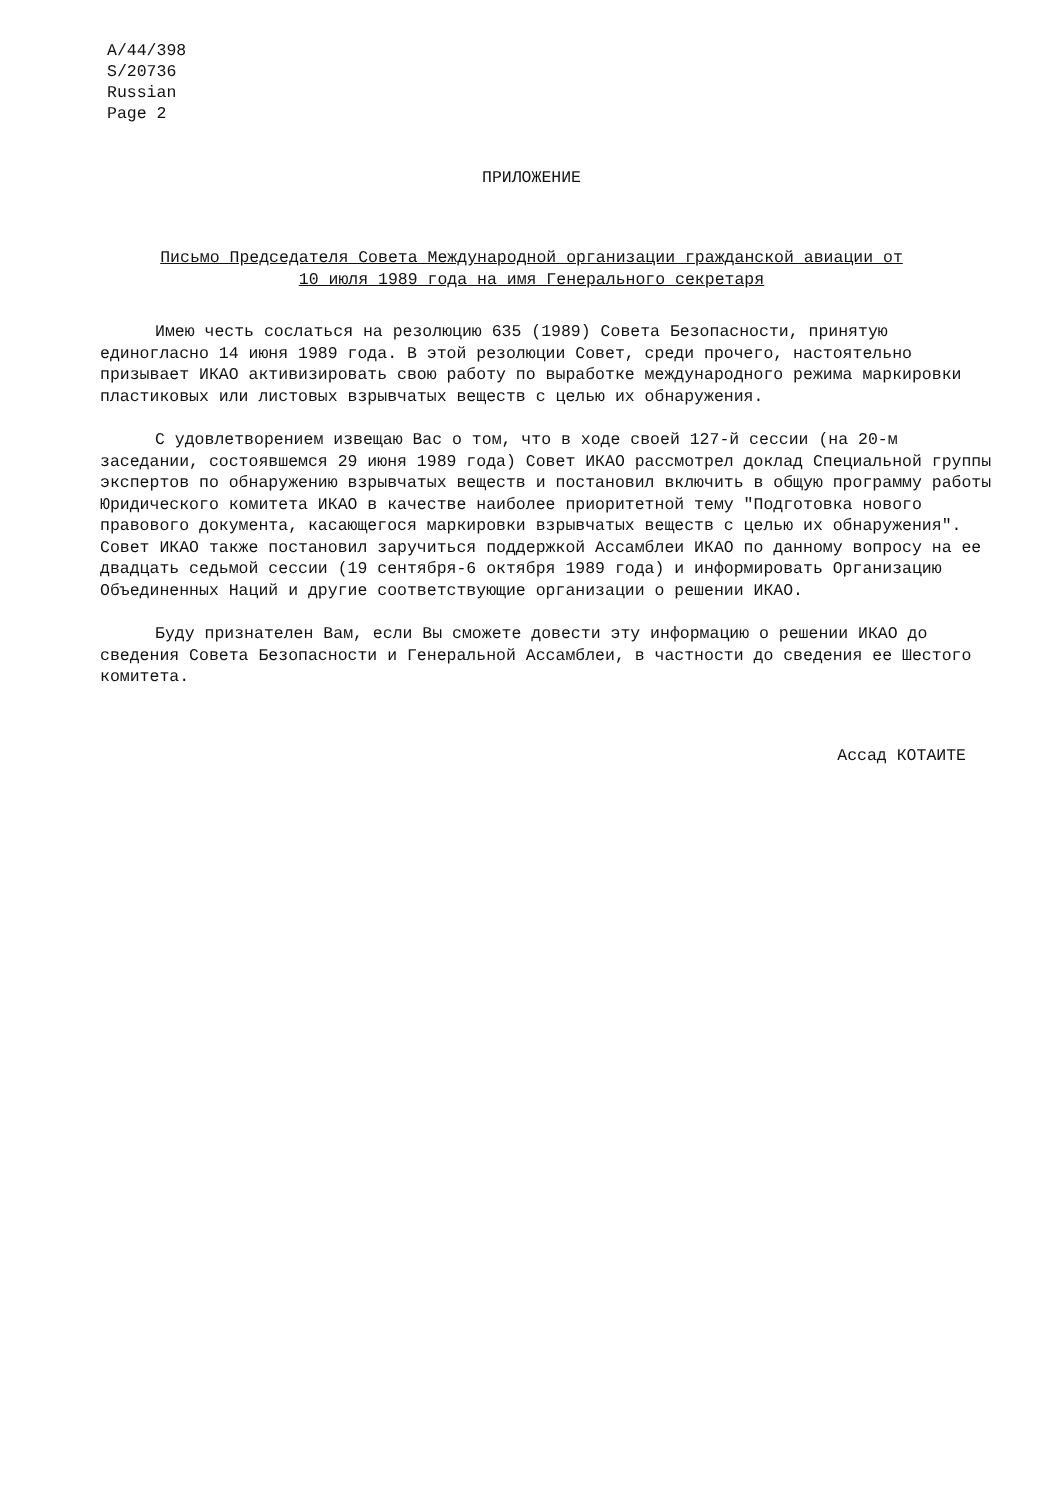A/44/398
S/20736
Russian
Page 2
ПРИЛОЖЕНИЕ
Письмо Председателя Совета Международной организации гражданской авиации от 10 июля 1989 года на имя Генерального секретаря
Имею честь сослаться на резолюцию 635 (1989) Совета Безопасности, принятую единогласно 14 июня 1989 года. В этой резолюции Совет, среди прочего, настоятельно призывает ИКАО активизировать свою работу по выработке международного режима маркировки пластиковых или листовых взрывчатых веществ с целью их обнаружения.
С удовлетворением извещаю Вас о том, что в ходе своей 127-й сессии (на 20-м заседании, состоявшемся 29 июня 1989 года) Совет ИКАО рассмотрел доклад Специальной группы экспертов по обнаружению взрывчатых веществ и постановил включить в общую программу работы Юридического комитета ИКАО в качестве наиболее приоритетной тему "Подготовка нового правового документа, касающегося маркировки взрывчатых веществ с целью их обнаружения". Совет ИКАО также постановил заручиться поддержкой Ассамблеи ИКАО по данному вопросу на ее двадцать седьмой сессии (19 сентября-6 октября 1989 года) и информировать Организацию Объединенных Наций и другие соответствующие организации о решении ИКАО.
Буду признателен Вам, если Вы сможете довести эту информацию о решении ИКАО до сведения Совета Безопасности и Генеральной Ассамблеи, в частности до сведения ее Шестого комитета.
Ассад КОТАИТЕ